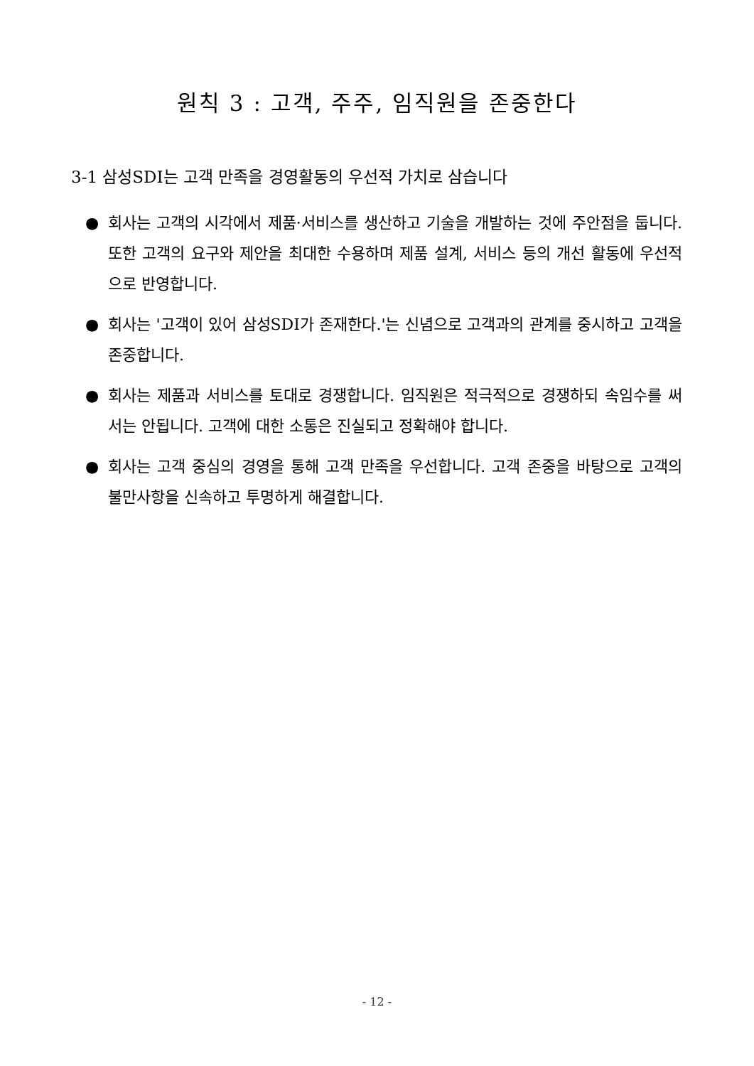원칙 3 : 고객, 주주, 임직원을 존중한다
3-1 삼성SDI는 고객 만족을 경영활동의 우선적 가치로 삼습니다
● 회사는 고객의 시각에서 제품·서비스를 생산하고 기술을 개발하는 것에 주안점을 둡니다. 또한 고객의 요구와 제안을 최대한 수용하며 제품 설계, 서비스 등의 개선 활동에 우선적으로 반영합니다.
● 회사는 '고객이 있어 삼성SDI가 존재한다.'는 신념으로 고객과의 관계를 중시하고 고객을 존중합니다.
● 회사는 제품과 서비스를 토대로 경쟁합니다. 임직원은 적극적으로 경쟁하되 속임수를 써서는 안됩니다. 고객에 대한 소통은 진실되고 정확해야 합니다.
● 회사는 고객 중심의 경영을 통해 고객 만족을 우선합니다. 고객 존중을 바탕으로 고객의 불만사항을 신속하고 투명하게 해결합니다.
- 12 -